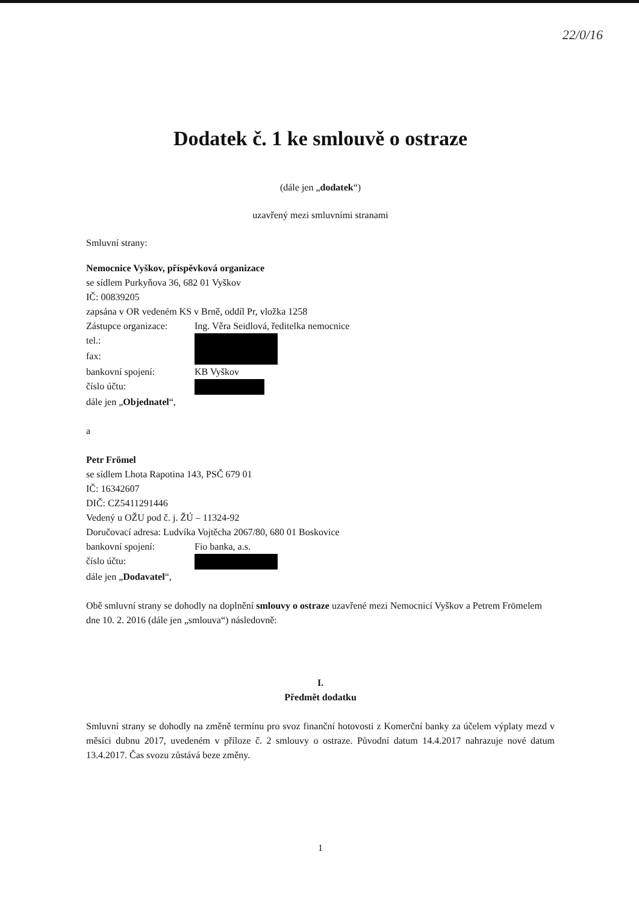22/0/16
Dodatek č. 1 ke smlouvě o ostraze
(dále jen „dodatek“)
uzavřený mezi smluvními stranami
Smluvní strany:
Nemocnice Vyškov, příspěvková organizace
se sídlem Purkyňova 36, 682 01 Vyškov
IČ: 00839205
zapsána v OR vedeném KS v Brně, oddíl Pr, vložka 1258
Zástupce organizace: Ing. Věra Seidlová, ředitelka nemocnice
tel.:
fax:
bankovní spojení: KB Vyškov
číslo účtu:
dále jen „Objednatel“,
a
Petr Frömel
se sídlem Lhota Rapotina 143, PSČ 679 01
IČ: 16342607
DIČ: CZ5411291446
Vedený u OŽU pod č. j. ŽÚ – 11324-92
Doručovací adresa: Ludvíka Vojtěcha 2067/80, 680 01 Boskovice
bankovní spojení: Fio banka, a.s.
číslo účtu:
dále jen „Dodavatel“,
Obě smluvní strany se dohodly na doplnění smlouvy o ostraze uzavřené mezi Nemocnicí Vyškov a Petrem Frömelem dne 10. 2. 2016 (dále jen „smlouva“) následovně:
I.
Předmět dodatku
Smluvní strany se dohodly na změně termínu pro svoz finanční hotovosti z Komerční banky za účelem výplaty mezd v měsíci dubnu 2017, uvedeném v příloze č. 2 smlouvy o ostraze. Původní datum 14.4.2017 nahrazuje nové datum 13.4.2017. Čas svozu zůstává beze změny.
1